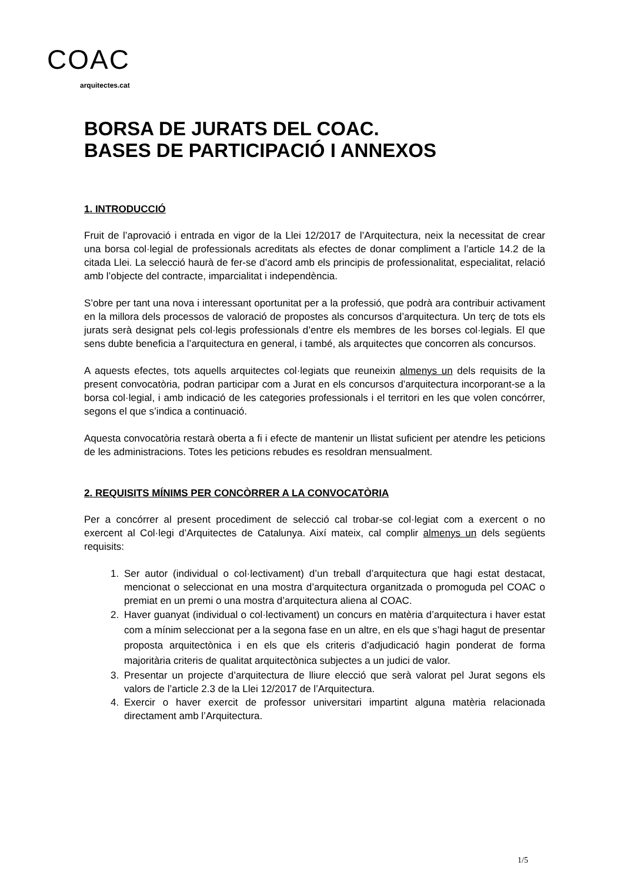COAC
arquitectes.cat
BORSA DE JURATS DEL COAC.
BASES DE PARTICIPACIÓ I ANNEXOS
1. INTRODUCCIÓ
Fruit de l’aprovació i entrada en vigor de la Llei 12/2017 de l’Arquitectura, neix la necessitat de crear una borsa col·legial de professionals acreditats als efectes de donar compliment a l’article 14.2 de la citada Llei. La selecció haurà de fer-se d’acord amb els principis de professionalitat, especialitat, relació amb l’objecte del contracte, imparcialitat i independència.
S’obre per tant una nova i interessant oportunitat per a la professió, que podrà ara contribuir activament en la millora dels processos de valoració de propostes als concursos d’arquitectura. Un terç de tots els jurats serà designat pels col·legis professionals d’entre els membres de les borses col·legials. El que sens dubte beneficia a l’arquitectura en general, i també, als arquitectes que concorren als concursos.
A aquests efectes, tots aquells arquitectes col·legiats que reuneixin almenys un dels requisits de la present convocatòria, podran participar com a Jurat en els concursos d’arquitectura incorporant-se a la borsa col·legial, i amb indicació de les categories professionals i el territori en les que volen concórrer, segons el que s’indica a continuació.
Aquesta convocatòria restarà oberta a fi i efecte de mantenir un llistat suficient per atendre les peticions de les administracions. Totes les peticions rebudes es resoldran mensualment.
2. REQUISITS MÍNIMS PER CONCÒRRER A LA CONVOCATÒRIA
Per a concórrer al present procediment de selecció cal trobar-se col·legiat com a exercent o no exercent al Col·legi d’Arquitectes de Catalunya. Així mateix, cal complir almenys un dels següents requisits:
1. Ser autor (individual o col·lectivament) d’un treball d’arquitectura que hagi estat destacat, mencionat o seleccionat en una mostra d’arquitectura organitzada o promoguda pel COAC o premiat en un premi o una mostra d’arquitectura aliena al COAC.
2. Haver guanyat (individual o col·lectivament) un concurs en matèria d’arquitectura i haver estat com a mínim seleccionat per a la segona fase en un altre, en els que s’hagi hagut de presentar proposta arquitectònica i en els que els criteris d’adjudicació hagin ponderat de forma majoritària criteris de qualitat arquitectònica subjectes a un judici de valor.
3. Presentar un projecte d’arquitectura de lliure elecció que serà valorat pel Jurat segons els valors de l’article 2.3 de la Llei 12/2017 de l’Arquitectura.
4. Exercir o haver exercit de professor universitari impartint alguna matèria relacionada directament amb l’Arquitectura.
1/5